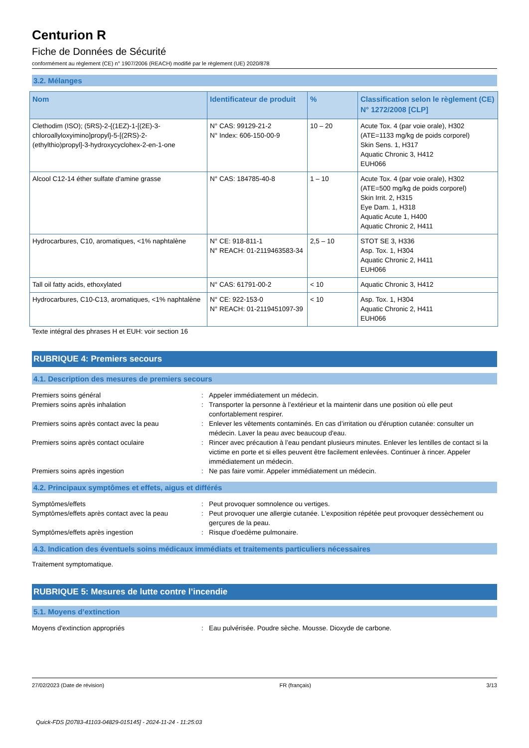Centurion R
Fiche de Données de Sécurité
conformément au règlement (CE) n° 1907/2006 (REACH) modifié par le règlement (UE) 2020/878
3.2. Mélanges
| Nom | Identificateur de produit | % | Classification selon le règlement (CE) N° 1272/2008 [CLP] |
| --- | --- | --- | --- |
| Clethodim (ISO); (5RS)-2-{(1EZ)-1-[(2E)-3-chloroallyloxyimino]propyl}-5-[(2RS)-2-(ethylthio)propyl]-3-hydroxycyclohex-2-en-1-one | N° CAS: 99129-21-2 N° Index: 606-150-00-9 | 10 – 20 | Acute Tox. 4 (par voie orale), H302 (ATE=1133 mg/kg de poids corporel) Skin Sens. 1, H317 Aquatic Chronic 3, H412 EUH066 |
| Alcool C12-14 éther sulfate d'amine grasse | N° CAS: 184785-40-8 | 1 – 10 | Acute Tox. 4 (par voie orale), H302 (ATE=500 mg/kg de poids corporel) Skin Irrit. 2, H315 Eye Dam. 1, H318 Aquatic Acute 1, H400 Aquatic Chronic 2, H411 |
| Hydrocarbures, C10, aromatiques, <1% naphtalène | N° CE: 918-811-1 N° REACH: 01-2119463583-34 | 2,5 – 10 | STOT SE 3, H336 Asp. Tox. 1, H304 Aquatic Chronic 2, H411 EUH066 |
| Tall oil fatty acids, ethoxylated | N° CAS: 61791-00-2 | < 10 | Aquatic Chronic 3, H412 |
| Hydrocarbures, C10-C13, aromatiques, <1% naphtalène | N° CE: 922-153-0 N° REACH: 01-2119451097-39 | < 10 | Asp. Tox. 1, H304 Aquatic Chronic 2, H411 EUH066 |
Texte intégral des phrases H et EUH: voir section 16
RUBRIQUE 4: Premiers secours
4.1. Description des mesures de premiers secours
Premiers soins général
:
Appeler immédiatement un médecin.
Premiers soins après inhalation
:
Transporter la personne à l’extérieur et la maintenir dans une position où elle peut confortablement respirer.
Premiers soins après contact avec la peau
:
Enlever les vêtements contaminés. En cas d’irritation ou d'éruption cutanée: consulter un médecin. Laver la peau avec beaucoup d'eau.
Premiers soins après contact oculaire
:
Rincer avec précaution à l’eau pendant plusieurs minutes. Enlever les lentilles de contact si la victime en porte et si elles peuvent être facilement enlevées. Continuer à rincer. Appeler immédiatement un médecin.
Premiers soins après ingestion
:
Ne pas faire vomir. Appeler immédiatement un médecin.
4.2. Principaux symptômes et effets, aigus et différés
Symptômes/effets
:
Peut provoquer somnolence ou vertiges.
Symptômes/effets après contact avec la peau
:
Peut provoquer une allergie cutanée. L'exposition répétée peut provoquer dessèchement ou gerçures de la peau.
Symptômes/effets après ingestion
:
Risque d'oedème pulmonaire.
4.3. Indication des éventuels soins médicaux immédiats et traitements particuliers nécessaires
Traitement symptomatique.
RUBRIQUE 5: Mesures de lutte contre l’incendie
5.1. Moyens d’extinction
Moyens d'extinction appropriés
:
Eau pulvérisée. Poudre sèche. Mousse. Dioxyde de carbone.
27/02/2023 (Date de révision) FR (français) 3/13
Quick-FDS [20783-41103-04829-015145] - 2024-11-24 - 11:25:03